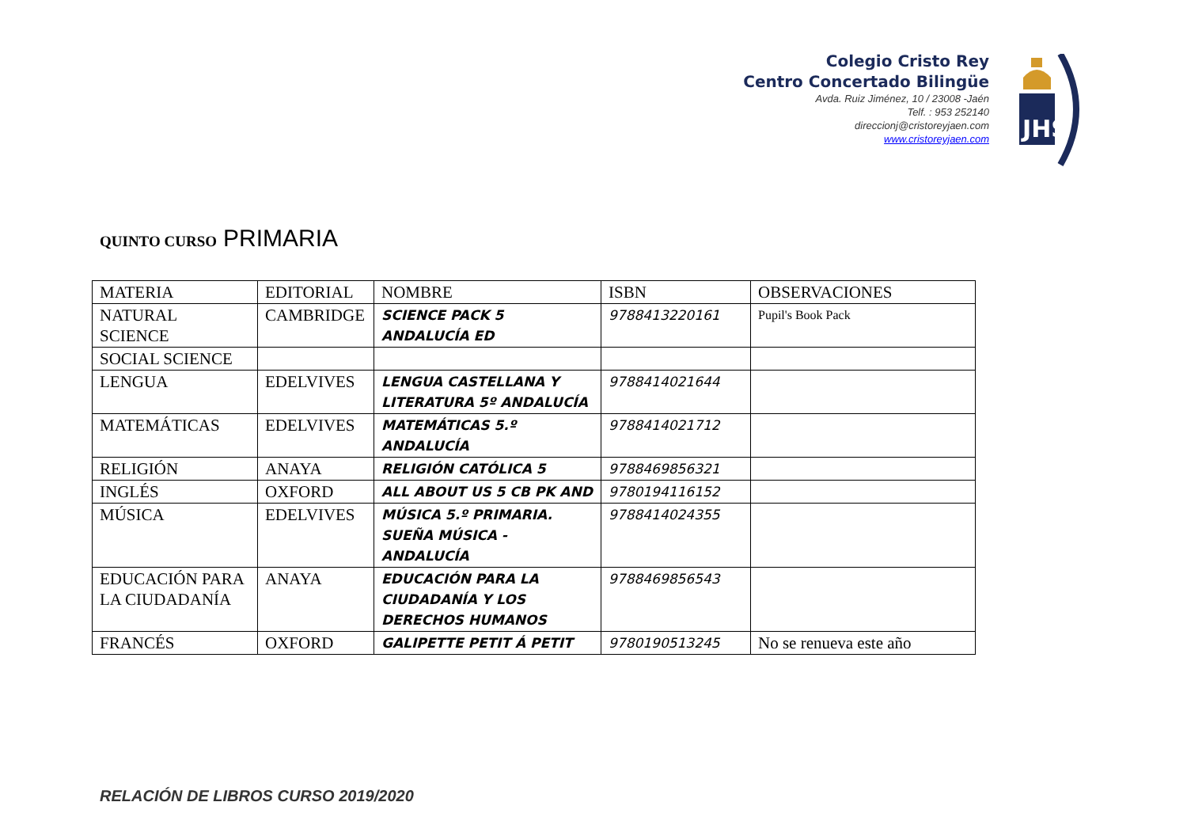Colegio Cristo Rey
Centro Concertado Bilingüe
Avda. Ruiz Jiménez, 10 / 23008 -Jaén
Telf. : 953 252140
direccionj@cristoreyjaen.com
www.cristoreyjaen.com
JHS
QUINTO CURSO PRIMARIA
| MATERIA | EDITORIAL | NOMBRE | ISBN | OBSERVACIONES |
| NATURAL SCIENCE | CAMBRIDGE | SCIENCE PACK 5 ANDALUCÍA ED | 9788413220161 | Pupil's Book Pack |
| SOCIAL SCIENCE | | | | |
| LENGUA | EDELVIVES | LENGUA CASTELLANA Y LITERATURA 5º ANDALUCÍA | 9788414021644 | |
| MATEMÁTICAS | EDELVIVES | MATEMÁTICAS 5.º ANDALUCÍA | 9788414021712 | |
| RELIGIÓN | ANAYA | RELIGIÓN CATÓLICA 5 | 9788469856321 | |
| INGLÉS | OXFORD | ALL ABOUT US 5 CB PK AND | 9780194116152 | |
| MÚSICA | EDELVIVES | MÚSICA 5.º PRIMARIA. SUEÑA MÚSICA - ANDALUCÍA | 9788414024355 | |
| EDUCACIÓN PARA LA CIUDADANÍA | ANAYA | EDUCACIÓN PARA LA CIUDADANÍA Y LOS DERECHOS HUMANOS | 9788469856543 | |
| FRANCÉS | OXFORD | GALIPETTE PETIT Á PETIT | 9780190513245 | No se renueva este año |
RELACIÓN DE LIBROS CURSO 2019/2020